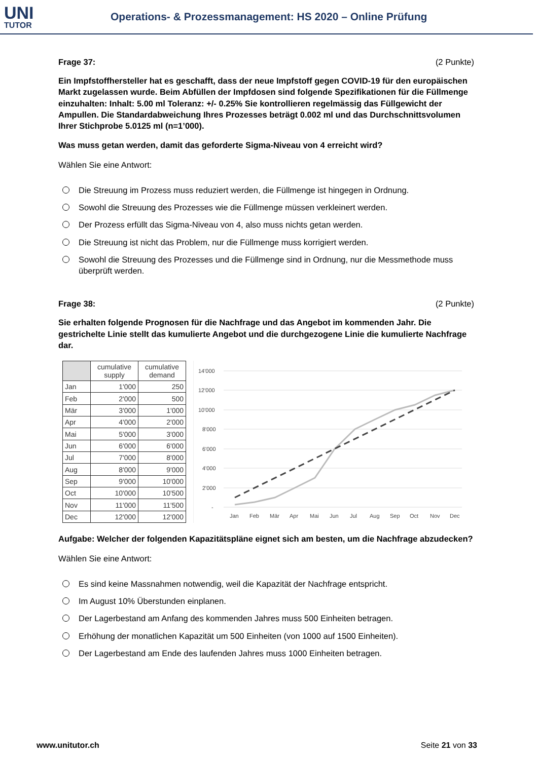UNI
TUTOR
Operations- & Prozessmanagement: HS 2020 – Online Prüfung
Frage 37: (2 Punkte)
Ein Impfstoffhersteller hat es geschafft, dass der neue Impfstoff gegen COVID-19 für den europäischen Markt zugelassen wurde. Beim Abfüllen der Impfdosen sind folgende Spezifikationen für die Füllmenge einzuhalten: Inhalt: 5.00 ml Toleranz: +/- 0.25% Sie kontrollieren regelmässig das Füllgewicht der Ampullen. Die Standardabweichung Ihres Prozesses beträgt 0.002 ml und das Durchschnittsvolumen Ihrer Stichprobe 5.0125 ml (n=1’000).
Was muss getan werden, damit das geforderte Sigma-Niveau von 4 erreicht wird?
Wählen Sie eine Antwort:
Die Streuung im Prozess muss reduziert werden, die Füllmenge ist hingegen in Ordnung.
Sowohl die Streuung des Prozesses wie die Füllmenge müssen verkleinert werden.
Der Prozess erfüllt das Sigma-Niveau von 4, also muss nichts getan werden.
Die Streuung ist nicht das Problem, nur die Füllmenge muss korrigiert werden.
Sowohl die Streuung des Prozesses und die Füllmenge sind in Ordnung, nur die Messmethode muss überprüft werden.
Frage 38: (2 Punkte)
Sie erhalten folgende Prognosen für die Nachfrage und das Angebot im kommenden Jahr. Die gestrichelte Linie stellt das kumulierte Angebot und die durchgezogene Linie die kumulierte Nachfrage dar.
| | cumulative supply | cumulative demand |
| --- | --- | --- |
| Jan | 1'000 | 250 |
| Feb | 2'000 | 500 |
| Mär | 3'000 | 1'000 |
| Apr | 4'000 | 2'000 |
| Mai | 5'000 | 3'000 |
| Jun | 6'000 | 6'000 |
| Jul | 7'000 | 8'000 |
| Aug | 8'000 | 9'000 |
| Sep | 9'000 | 10'000 |
| Oct | 10'000 | 10'500 |
| Nov | 11'000 | 11'500 |
| Dec | 12'000 | 12'000 |
14'000
12'000
10'000
8'000
6'000
4'000
2'000
-
Jan
Feb
Mär
Apr
Mai
Jun
Jul
Aug
Sep
Oct
Nov
Dec
Aufgabe: Welcher der folgenden Kapazitätspläne eignet sich am besten, um die Nachfrage abzudecken?
Wählen Sie eine Antwort:
Es sind keine Massnahmen notwendig, weil die Kapazität der Nachfrage entspricht.
Im August 10% Überstunden einplanen.
Der Lagerbestand am Anfang des kommenden Jahres muss 500 Einheiten betragen.
Erhöhung der monatlichen Kapazität um 500 Einheiten (von 1000 auf 1500 Einheiten).
Der Lagerbestand am Ende des laufenden Jahres muss 1000 Einheiten betragen.
www.unitutor.ch Seite 21 von 33